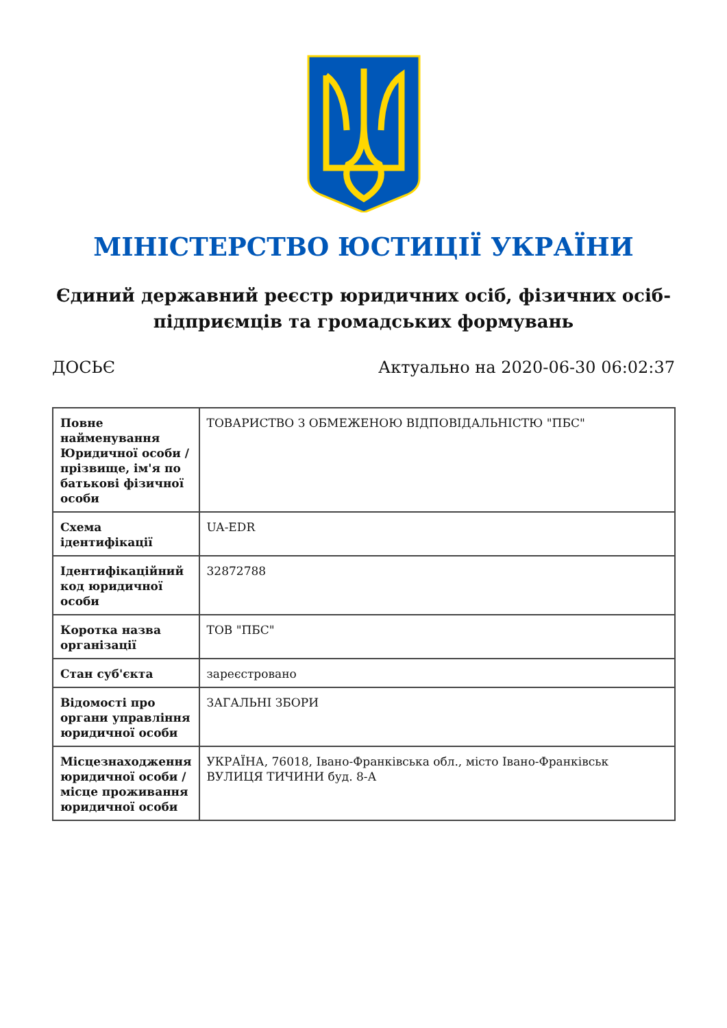МІНІСТЕРСТВО ЮСТИЦІЇ УКРАЇНИ
Єдиний державний реєстр юридичних осіб, фізичних осіб-підприємців та громадських формувань
ДОСЬЄ Актуально на 2020-06-30 06:02:37
| Повне найменування Юридичної особи / прізвище, ім'я по батькові фізичної особи | ТОВАРИСТВО З ОБМЕЖЕНОЮ ВІДПОВІДАЛЬНІСТЮ "ПБС" |
| Схема ідентифікації | UA-EDR |
| Ідентифікаційний код юридичної особи | 32872788 |
| Коротка назва організації | ТОВ "ПБС" |
| Стан суб'єкта | зареєстровано |
| Відомості про органи управління юридичної особи | ЗАГАЛЬНІ ЗБОРИ |
| Місцезнаходження юридичної особи / місце проживання юридичної особи | УКРАЇНА, 76018, Івано-Франківська обл., місто Івано-Франківськ ВУЛИЦЯ ТИЧИНИ буд. 8-А |